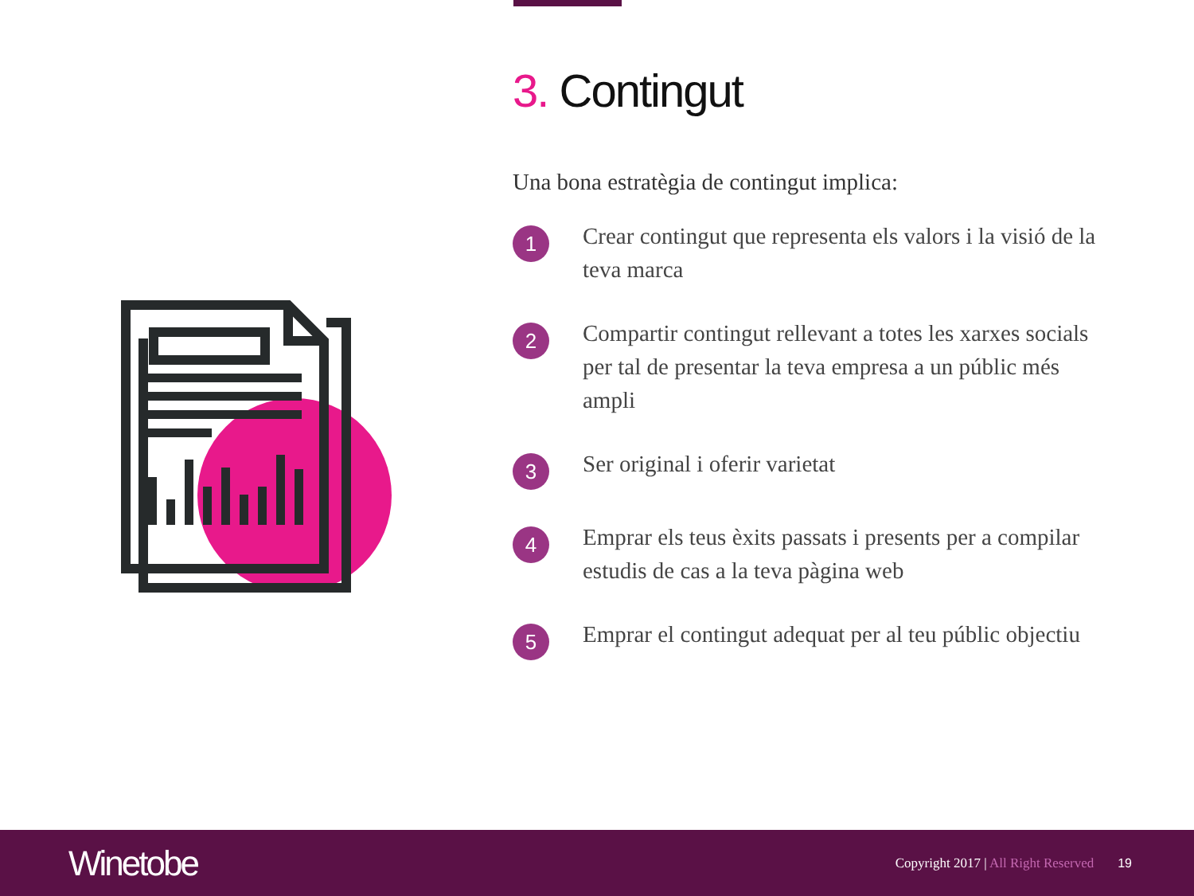3. Contingut
Una bona estratègia de contingut implica:
1
Crear contingut que representa els valors i la visió de la teva marca
2
Compartir contingut rellevant a totes les xarxes socials per tal de presentar la teva empresa a un públic més ampli
3
Ser original i oferir varietat
4
Emprar els teus èxits passats i presents per a compilar estudis de cas a la teva pàgina web
5
Emprar el contingut adequat per al teu públic objectiu
Winetobe
Copyright 2017 | All Right Reserved
19